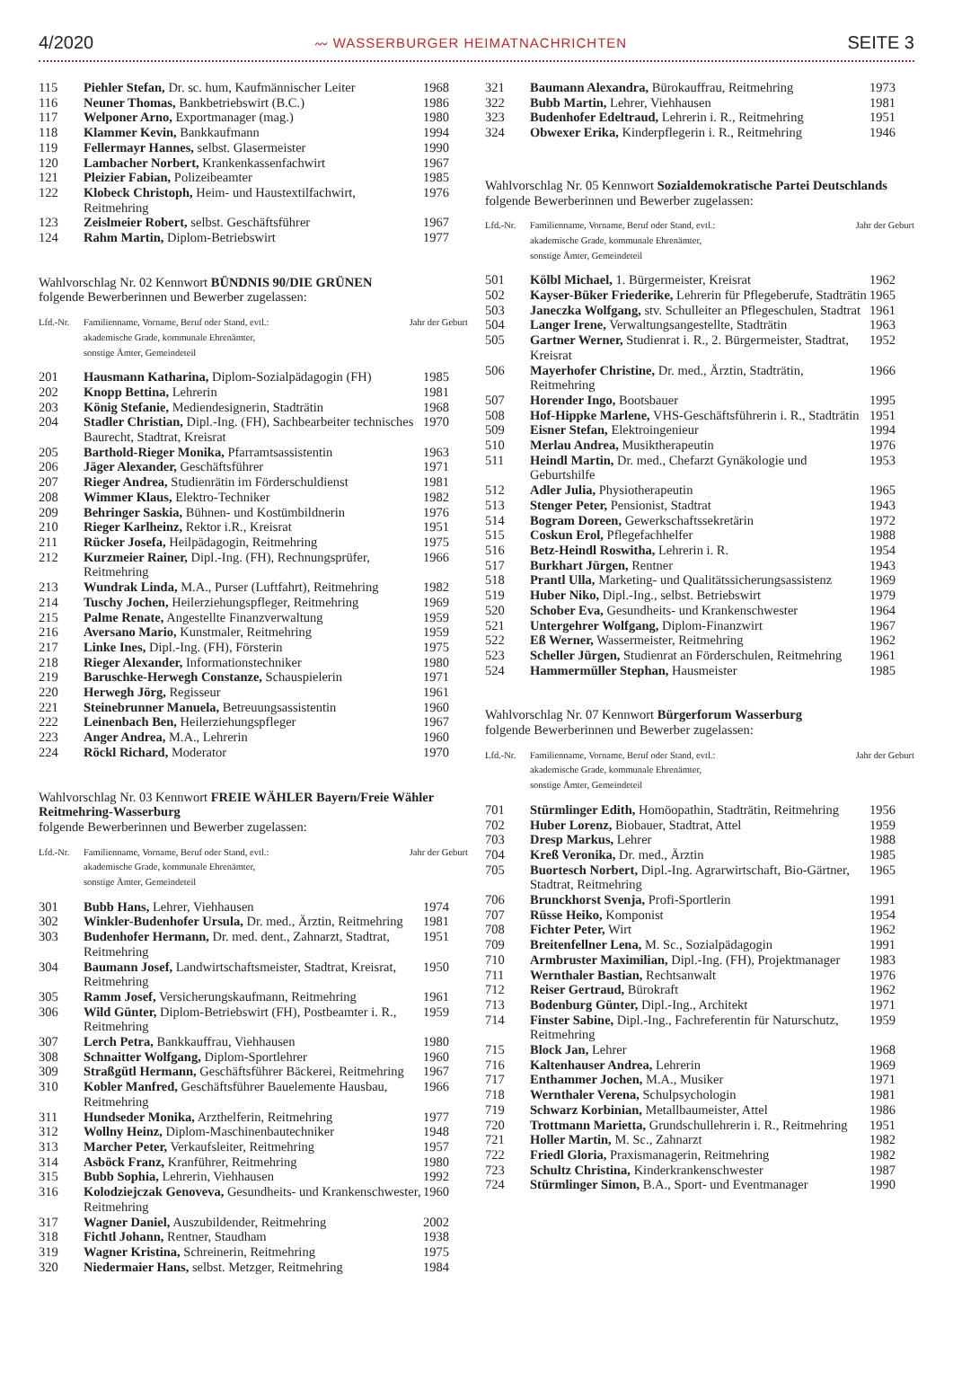4/2020 〰 WASSERBURGER HEIMATNACHRICHTEN SEITE 3
| 115 | Piehler Stefan, Dr. sc. hum, Kaufmännischer Leiter | 1968 |
| 116 | Neuner Thomas, Bankbetriebswirt (B.C.) | 1986 |
| 117 | Welponer Arno, Exportmanager (mag.) | 1980 |
| 118 | Klammer Kevin, Bankkaufmann | 1994 |
| 119 | Fellermayr Hannes, selbst. Glasermeister | 1990 |
| 120 | Lambacher Norbert, Krankenkassenfachwirt | 1967 |
| 121 | Pleizier Fabian, Polizeibeamter | 1985 |
| 122 | Klobeck Christoph, Heim- und Haustextilfachwirt, Reitmehring | 1976 |
| 123 | Zeislmeier Robert, selbst. Geschäftsführer | 1967 |
| 124 | Rahm Martin, Diplom-Betriebswirt | 1977 |
Wahlvorschlag Nr. 02 Kennwort BÜNDNIS 90/DIE GRÜNEN
folgende Bewerberinnen und Bewerber zugelassen:
| Lfd.-Nr. | Familienname, Vorname, Beruf oder Stand, evtl.: akademische Grade, kommunale Ehrenämter, sonstige Ämter, Gemeindeteil | Jahr der Geburt |
| 201 | Hausmann Katharina, Diplom-Sozialpädagogin (FH) | 1985 |
| 202 | Knopp Bettina, Lehrerin | 1981 |
| 203 | König Stefanie, Mediendesignerin, Stadträtin | 1968 |
| 204 | Stadler Christian, Dipl.-Ing. (FH), Sachbearbeiter technisches Baurecht, Stadtrat, Kreisrat | 1970 |
| 205 | Barthold-Rieger Monika, Pfarramtsassistentin | 1963 |
| 206 | Jäger Alexander, Geschäftsführer | 1971 |
| 207 | Rieger Andrea, Studienrätin im Förderschuldienst | 1981 |
| 208 | Wimmer Klaus, Elektro-Techniker | 1982 |
| 209 | Behringer Saskia, Bühnen- und Kostümbildnerin | 1976 |
| 210 | Rieger Karlheinz, Rektor i.R., Kreisrat | 1951 |
| 211 | Rücker Josefa, Heilpädagogin, Reitmehring | 1975 |
| 212 | Kurzmeier Rainer, Dipl.-Ing. (FH), Rechnungsprüfer, Reitmehring | 1966 |
| 213 | Wundrak Linda, M.A., Purser (Luftfahrt), Reitmehring | 1982 |
| 214 | Tuschy Jochen, Heilerziehungspfleger, Reitmehring | 1969 |
| 215 | Palme Renate, Angestellte Finanzverwaltung | 1959 |
| 216 | Aversano Mario, Kunstmaler, Reitmehring | 1959 |
| 217 | Linke Ines, Dipl.-Ing. (FH), Försterin | 1975 |
| 218 | Rieger Alexander, Informationstechniker | 1980 |
| 219 | Baruschke-Herwegh Constanze, Schauspielerin | 1971 |
| 220 | Herwegh Jörg, Regisseur | 1961 |
| 221 | Steinebrunner Manuela, Betreuungsassistentin | 1960 |
| 222 | Leinenbach Ben, Heilerziehungspfleger | 1967 |
| 223 | Anger Andrea, M.A., Lehrerin | 1960 |
| 224 | Röckl Richard, Moderator | 1970 |
Wahlvorschlag Nr. 03 Kennwort FREIE WÄHLER Bayern/Freie Wähler Reitmehring-Wasserburg
folgende Bewerberinnen und Bewerber zugelassen:
| Lfd.-Nr. | Familienname, Vorname, Beruf oder Stand, evtl.: akademische Grade, kommunale Ehrenämter, sonstige Ämter, Gemeindeteil | Jahr der Geburt |
| 301 | Bubb Hans, Lehrer, Viehhausen | 1974 |
| 302 | Winkler-Budenhofer Ursula, Dr. med., Ärztin, Reitmehring | 1981 |
| 303 | Budenhofer Hermann, Dr. med. dent., Zahnarzt, Stadtrat, Reitmehring | 1951 |
| 304 | Baumann Josef, Landwirtschaftsmeister, Stadtrat, Kreisrat, Reitmehring | 1950 |
| 305 | Ramm Josef, Versicherungskaufmann, Reitmehring | 1961 |
| 306 | Wild Günter, Diplom-Betriebswirt (FH), Postbeamter i. R., Reitmehring | 1959 |
| 307 | Lerch Petra, Bankkauffrau, Viehhausen | 1980 |
| 308 | Schnaitter Wolfgang, Diplom-Sportlehrer | 1960 |
| 309 | Straßgütl Hermann, Geschäftsführer Bäckerei, Reitmehring | 1967 |
| 310 | Kobler Manfred, Geschäftsführer Bauelemente Hausbau, Reitmehring | 1966 |
| 311 | Hundseder Monika, Arzthelferin, Reitmehring | 1977 |
| 312 | Wollny Heinz, Diplom-Maschinenbautechniker | 1948 |
| 313 | Marcher Peter, Verkaufsleiter, Reitmehring | 1957 |
| 314 | Asböck Franz, Kranführer, Reitmehring | 1980 |
| 315 | Bubb Sophia, Lehrerin, Viehhausen | 1992 |
| 316 | Kolodziejczak Genoveva, Gesundheits- und Krankenschwester, Reitmehring | 1960 |
| 317 | Wagner Daniel, Auszubildender, Reitmehring | 2002 |
| 318 | Fichtl Johann, Rentner, Staudham | 1938 |
| 319 | Wagner Kristina, Schreinerin, Reitmehring | 1975 |
| 320 | Niedermaier Hans, selbst. Metzger, Reitmehring | 1984 |
| 321 | Baumann Alexandra, Bürokauffrau, Reitmehring | 1973 |
| 322 | Bubb Martin, Lehrer, Viehhausen | 1981 |
| 323 | Budenhofer Edeltraud, Lehrerin i. R., Reitmehring | 1951 |
| 324 | Obwexer Erika, Kinderpflegerin i. R., Reitmehring | 1946 |
Wahlvorschlag Nr. 05 Kennwort Sozialdemokratische Partei Deutschlands
folgende Bewerberinnen und Bewerber zugelassen:
| Lfd.-Nr. | Familienname, Vorname, Beruf oder Stand, evtl.: akademische Grade, kommunale Ehrenämter, sonstige Ämter, Gemeindeteil | Jahr der Geburt |
| 501 | Kölbl Michael, 1. Bürgermeister, Kreisrat | 1962 |
| 502 | Kayser-Büker Friederike, Lehrerin für Pflegeberufe, Stadträtin | 1965 |
| 503 | Janeczka Wolfgang, stv. Schulleiter an Pflegeschulen, Stadtrat | 1961 |
| 504 | Langer Irene, Verwaltungsangestellte, Stadträtin | 1963 |
| 505 | Gartner Werner, Studienrat i. R., 2. Bürgermeister, Stadtrat, Kreisrat | 1952 |
| 506 | Mayerhofer Christine, Dr. med., Ärztin, Stadträtin, Reitmehring | 1966 |
| 507 | Horender Ingo, Bootsbauer | 1995 |
| 508 | Hof-Hippke Marlene, VHS-Geschäftsführerin i. R., Stadträtin | 1951 |
| 509 | Eisner Stefan, Elektroingenieur | 1994 |
| 510 | Merlau Andrea, Musiktherapeutin | 1976 |
| 511 | Heindl Martin, Dr. med., Chefarzt Gynäkologie und Geburtshilfe | 1953 |
| 512 | Adler Julia, Physiotherapeutin | 1965 |
| 513 | Stenger Peter, Pensionist, Stadtrat | 1943 |
| 514 | Bogram Doreen, Gewerkschaftssekretärin | 1972 |
| 515 | Coskun Erol, Pflegefachhelfer | 1988 |
| 516 | Betz-Heindl Roswitha, Lehrerin i. R. | 1954 |
| 517 | Burkhart Jürgen, Rentner | 1943 |
| 518 | Prantl Ulla, Marketing- und Qualitätssicherungsassistenz | 1969 |
| 519 | Huber Niko, Dipl.-Ing., selbst. Betriebswirt | 1979 |
| 520 | Schober Eva, Gesundheits- und Krankenschwester | 1964 |
| 521 | Untergehrer Wolfgang, Diplom-Finanzwirt | 1967 |
| 522 | Eß Werner, Wassermeister, Reitmehring | 1962 |
| 523 | Scheller Jürgen, Studienrat an Förderschulen, Reitmehring | 1961 |
| 524 | Hammermüller Stephan, Hausmeister | 1985 |
Wahlvorschlag Nr. 07 Kennwort Bürgerforum Wasserburg
folgende Bewerberinnen und Bewerber zugelassen:
| Lfd.-Nr. | Familienname, Vorname, Beruf oder Stand, evtl.: akademische Grade, kommunale Ehrenämter, sonstige Ämter, Gemeindeteil | Jahr der Geburt |
| 701 | Stürmlinger Edith, Homöopathin, Stadträtin, Reitmehring | 1956 |
| 702 | Huber Lorenz, Biobauer, Stadtrat, Attel | 1959 |
| 703 | Dresp Markus, Lehrer | 1988 |
| 704 | Kreß Veronika, Dr. med., Ärztin | 1985 |
| 705 | Buortesch Norbert, Dipl.-Ing. Agrarwirtschaft, Bio-Gärtner, Stadtrat, Reitmehring | 1965 |
| 706 | Brunckhorst Svenja, Profi-Sportlerin | 1991 |
| 707 | Rüsse Heiko, Komponist | 1954 |
| 708 | Fichter Peter, Wirt | 1962 |
| 709 | Breitenfellner Lena, M. Sc., Sozialpädagogin | 1991 |
| 710 | Armbruster Maximilian, Dipl.-Ing. (FH), Projektmanager | 1983 |
| 711 | Wernthaler Bastian, Rechtsanwalt | 1976 |
| 712 | Reiser Gertraud, Bürokraft | 1962 |
| 713 | Bodenburg Günter, Dipl.-Ing., Architekt | 1971 |
| 714 | Finster Sabine, Dipl.-Ing., Fachreferentin für Naturschutz, Reitmehring | 1959 |
| 715 | Block Jan, Lehrer | 1968 |
| 716 | Kaltenhauser Andrea, Lehrerin | 1969 |
| 717 | Enthammer Jochen, M.A., Musiker | 1971 |
| 718 | Wernthaler Verena, Schulpsychologin | 1981 |
| 719 | Schwarz Korbinian, Metallbaumeister, Attel | 1986 |
| 720 | Trottmann Marietta, Grundschullehrerin i. R., Reitmehring | 1951 |
| 721 | Holler Martin, M. Sc., Zahnarzt | 1982 |
| 722 | Friedl Gloria, Praxismanagerin, Reitmehring | 1982 |
| 723 | Schultz Christina, Kinderkrankenschwester | 1987 |
| 724 | Stürmlinger Simon, B.A., Sport- und Eventmanager | 1990 |